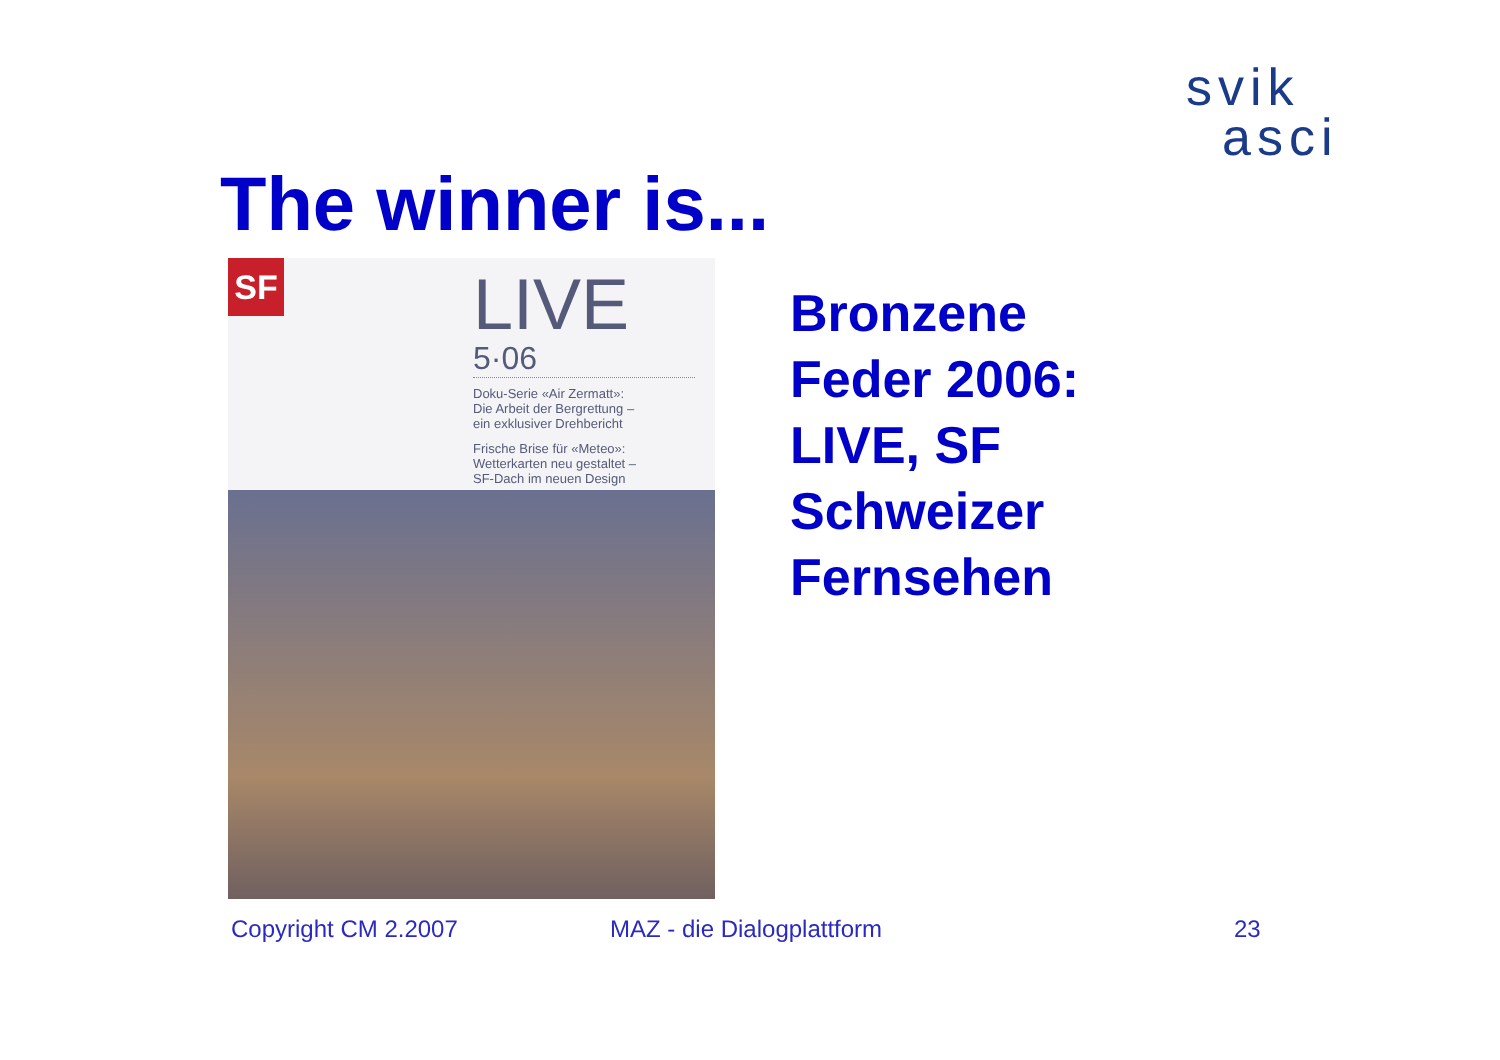svik
asci
The winner is...
SF
LIVE
5·06
Doku-Serie «Air Zermatt»:
Die Arbeit der Bergrettung –
ein exklusiver Drehbericht
Frische Brise für «Meteo»:
Wetterkarten neu gestaltet –
SF-Dach im neuen Design
Bronzene
Feder 2006:
LIVE, SF
Schweizer
Fernsehen
Copyright CM 2.2007 MAZ - die Dialogplattform 23